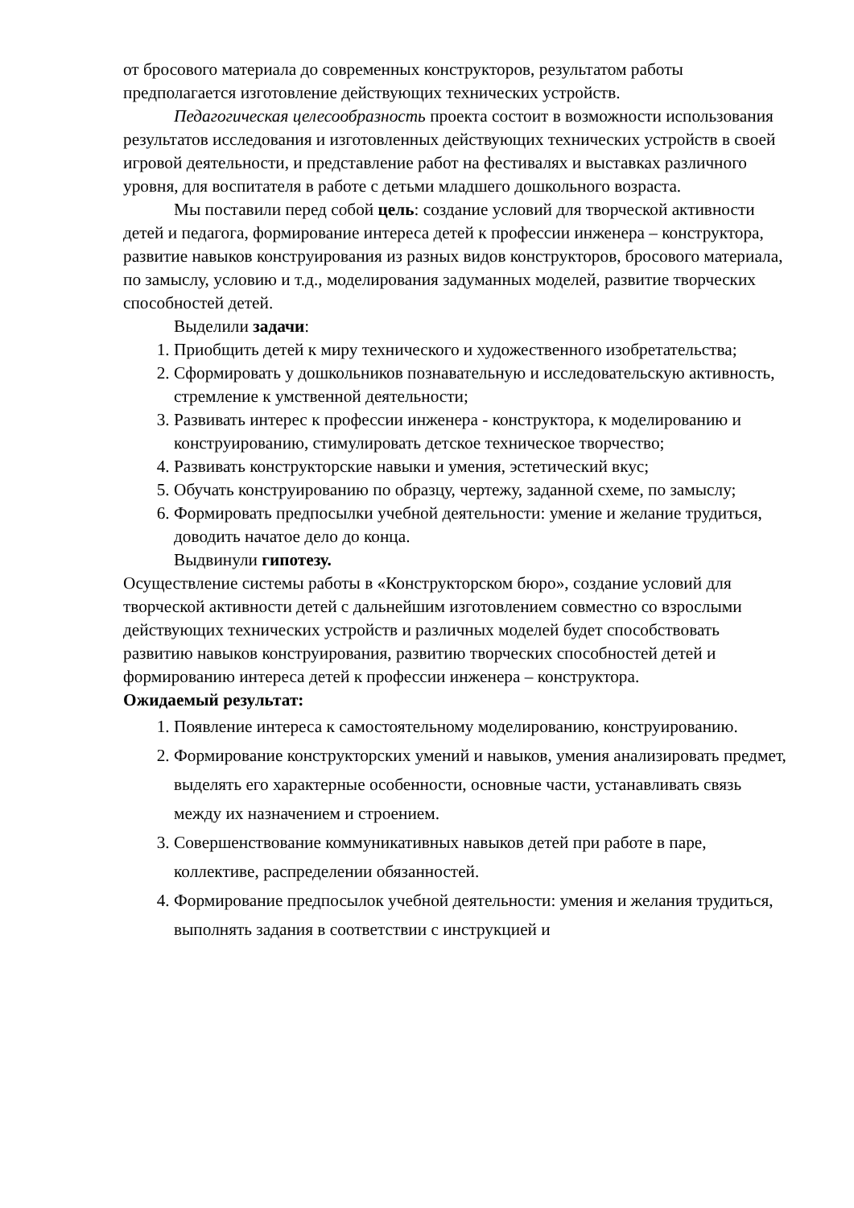от бросового материала до современных конструкторов, результатом работы предполагается изготовление действующих технических устройств.
Педагогическая целесообразность проекта состоит в возможности использования результатов исследования и изготовленных действующих технических устройств в своей игровой деятельности, и представление работ на фестивалях и выставках различного уровня, для воспитателя в работе с детьми младшего дошкольного возраста.
Мы поставили перед собой цель: создание условий для творческой активности детей и педагога, формирование интереса детей к профессии инженера – конструктора, развитие навыков конструирования из разных видов конструкторов, бросового материала, по замыслу, условию и т.д., моделирования задуманных моделей, развитие творческих способностей детей.
Выделили задачи:
1. Приобщить детей к миру технического и художественного изобретательства;
2. Сформировать у дошкольников познавательную и исследовательскую активность, стремление к умственной деятельности;
3. Развивать интерес к профессии инженера - конструктора, к моделированию и конструированию, стимулировать детское техническое творчество;
4. Развивать конструкторские навыки и умения, эстетический вкус;
5. Обучать конструированию по образцу, чертежу, заданной схеме, по замыслу;
6. Формировать предпосылки учебной деятельности: умение и желание трудиться, доводить начатое дело до конца.
Выдвинули гипотезу.
Осуществление системы работы в «Конструкторском бюро», создание условий для творческой активности детей с дальнейшим изготовлением совместно со взрослыми действующих технических устройств и различных моделей будет способствовать развитию навыков конструирования, развитию творческих способностей детей и формированию интереса детей к профессии инженера – конструктора.
Ожидаемый результат:
1. Появление интереса к самостоятельному моделированию, конструированию.
2. Формирование конструкторских умений и навыков, умения анализировать предмет, выделять его характерные особенности, основные части, устанавливать связь между их назначением и строением.
3. Совершенствование коммуникативных навыков детей при работе в паре, коллективе, распределении обязанностей.
4. Формирование предпосылок учебной деятельности: умения и желания трудиться, выполнять задания в соответствии с инструкцией и